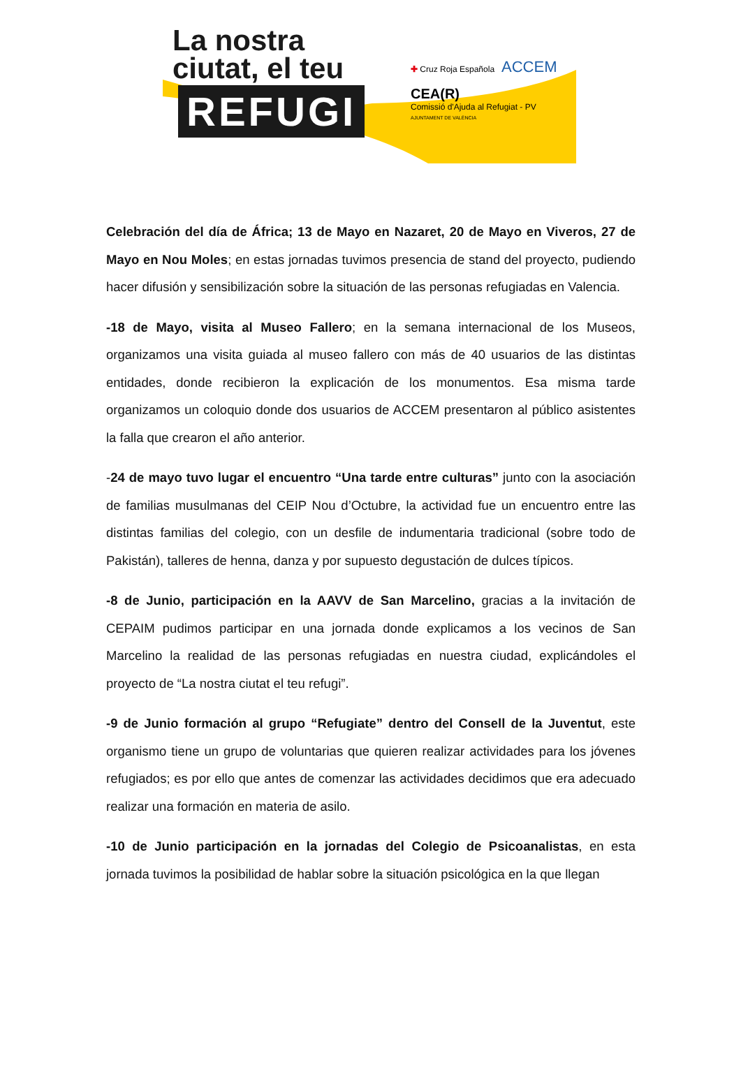La nostra
ciutat, el teu
REFUGI
✚ Cruz Roja Española ACCEM
CEA(R)
Comissió d'Ajuda al Refugiat - PV AJUNTAMENT DE VALÈNCIA
Celebración del día de África; 13 de Mayo en Nazaret, 20 de Mayo en Viveros, 27 de Mayo en Nou Moles; en estas jornadas tuvimos presencia de stand del proyecto, pudiendo hacer difusión y sensibilización sobre la situación de las personas refugiadas en Valencia.
-18 de Mayo, visita al Museo Fallero; en la semana internacional de los Museos, organizamos una visita guiada al museo fallero con más de 40 usuarios de las distintas entidades, donde recibieron la explicación de los monumentos. Esa misma tarde organizamos un coloquio donde dos usuarios de ACCEM presentaron al público asistentes la falla que crearon el año anterior.
-24 de mayo tuvo lugar el encuentro “Una tarde entre culturas” junto con la asociación de familias musulmanas del CEIP Nou d’Octubre, la actividad fue un encuentro entre las distintas familias del colegio, con un desfile de indumentaria tradicional (sobre todo de Pakistán), talleres de henna, danza y por supuesto degustación de dulces típicos.
-8 de Junio, participación en la AAVV de San Marcelino, gracias a la invitación de CEPAIM pudimos participar en una jornada donde explicamos a los vecinos de San Marcelino la realidad de las personas refugiadas en nuestra ciudad, explicándoles el proyecto de “La nostra ciutat el teu refugi”.
-9 de Junio formación al grupo “Refugiate” dentro del Consell de la Juventut, este organismo tiene un grupo de voluntarias que quieren realizar actividades para los jóvenes refugiados; es por ello que antes de comenzar las actividades decidimos que era adecuado realizar una formación en materia de asilo.
-10 de Junio participación en la jornadas del Colegio de Psicoanalistas, en esta jornada tuvimos la posibilidad de hablar sobre la situación psicológica en la que llegan